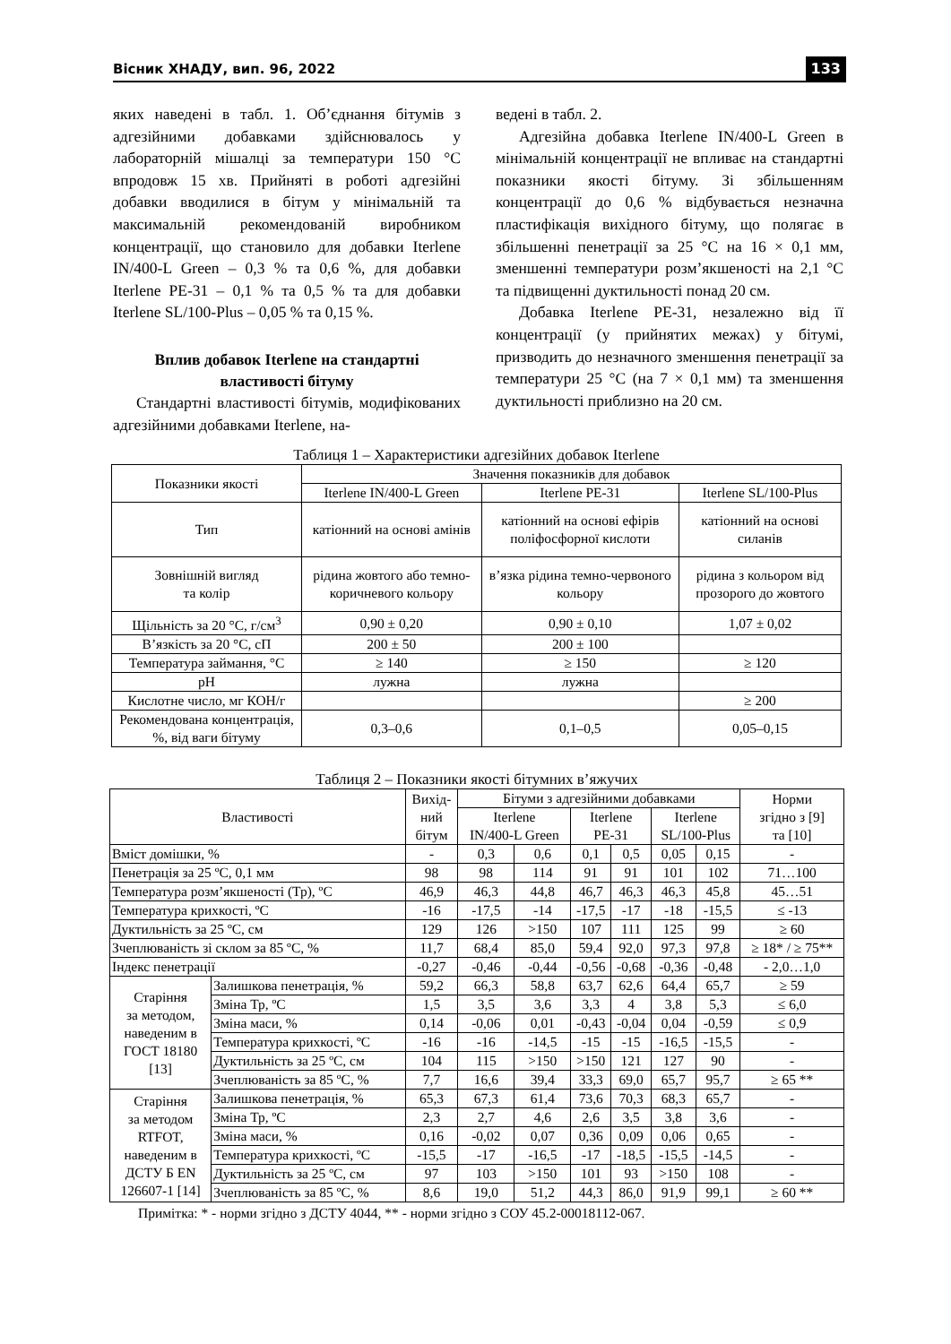Вісник ХНАДУ, вип. 96, 2022 133
яких наведені в табл. 1. Об’єднання бітумів з адгезійними добавками здійснювалось у лабораторній мішалці за температури 150 °С впродовж 15 хв. Прийняті в роботі адгезійні добавки вводилися в бітум у мінімальній та максимальній рекомендованій виробником концентрації, що становило для добавки Iterlene IN/400-L Green – 0,3 % та 0,6 %, для добавки Iterlene PE-31 – 0,1 % та 0,5 % та для добавки Iterlene SL/100-Plus – 0,05 % та 0,15 %.
Вплив добавок Iterlene на стандартні властивості бітуму
Стандартні властивості бітумів, модифікованих адгезійними добавками Iterlene, на-
ведені в табл. 2.
Адгезійна добавка Iterlene IN/400-L Green в мінімальній концентрації не впливає на стандартні показники якості бітуму. Зі збільшенням концентрації до 0,6 % відбувається незначна пластифікація вихідного бітуму, що полягає в збільшенні пенетрації за 25 °С на 16 × 0,1 мм, зменшенні температури розм’якшеності на 2,1 °С та підвищенні дуктильності понад 20 см.
Добавка Iterlene PE-31, незалежно від її концентрації (у прийнятих межах) у бітумі, призводить до незначного зменшення пенетрації за температури 25 °С (на 7 × 0,1 мм) та зменшення дуктильності приблизно на 20 см.
Таблиця 1 – Характеристики адгезійних добавок Iterlene
| Показники якості | Значення показників для добавок | | |
| --- | --- | --- | --- |
| | Iterlene IN/400-L Green | Iterlene PE-31 | Iterlene SL/100-Plus |
| Тип | катіонний на основі амінів | катіонний на основі ефірів поліфосфорної кислоти | катіонний на основі силанів |
| Зовнішній вигляд та колір | рідина жовтого або темно-коричневого кольору | в’язка рідина темно-червоного кольору | рідина з кольором від прозорого до жовтого |
| Щільність за 20 °С, г/см<sup>3</sup> | 0,90 ± 0,20 | 0,90 ± 0,10 | 1,07 ± 0,02 |
| В’язкість за 20 °С, сП | 200 ± 50 | 200 ± 100 | |
| Температура займання, °С | ≥ 140 | ≥ 150 | ≥ 120 |
| pH | лужна | лужна | |
| Кислотне число, мг КОН/г | | | ≥ 200 |
| Рекомендована концентрація, %, від ваги бітуму | 0,3–0,6 | 0,1–0,5 | 0,05–0,15 |
Таблиця 2 – Показники якості бітумних в’яжучих
| Властивості | | Вихід- ний бітум | Бітуми з адгезійними добавками | | | | | | Норми згідно з [9] та [10] |
| --- | --- | --- | --- | --- | --- | --- | --- | --- | --- |
| | | | Iterlene IN/400-L Green | | Iterlene PE-31 | | Iterlene SL/100-Plus | | |
| Вміст домішки, % | | - | 0,3 | 0,6 | 0,1 | 0,5 | 0,05 | 0,15 | - |
| Пенетрація за 25 ºС, 0,1 мм | | 98 | 98 | 114 | 91 | 91 | 101 | 102 | 71…100 |
| Температура розм’якшеності (Тр), ºС | | 46,9 | 46,3 | 44,8 | 46,7 | 46,3 | 46,3 | 45,8 | 45…51 |
| Температура крихкості, ºС | | -16 | -17,5 | -14 | -17,5 | -17 | -18 | -15,5 | ≤ -13 |
| Дуктильність за 25 ºС, см | | 129 | 126 | >150 | 107 | 111 | 125 | 99 | ≥ 60 |
| Зчеплюваність зі склом за 85 ºС, % | | 11,7 | 68,4 | 85,0 | 59,4 | 92,0 | 97,3 | 97,8 | ≥ 18* / ≥ 75** |
| Індекс пенетрації | | -0,27 | -0,46 | -0,44 | -0,56 | -0,68 | -0,36 | -0,48 | - 2,0…1,0 |
| Старіння за методом, наведеним в ГОСТ 18180 [13] | Залишкова пенетрація, % | 59,2 | 66,3 | 58,8 | 63,7 | 62,6 | 64,4 | 65,7 | ≥ 59 |
| | Зміна Тр, ºС | 1,5 | 3,5 | 3,6 | 3,3 | 4 | 3,8 | 5,3 | ≤ 6,0 |
| | Зміна маси, % | 0,14 | -0,06 | 0,01 | -0,43 | -0,04 | 0,04 | -0,59 | ≤ 0,9 |
| | Температура крихкості, ºС | -16 | -16 | -14,5 | -15 | -15 | -16,5 | -15,5 | - |
| | Дуктильність за 25 ºС, см | 104 | 115 | >150 | >150 | 121 | 127 | 90 | - |
| | Зчеплюваність за 85 ºС, % | 7,7 | 16,6 | 39,4 | 33,3 | 69,0 | 65,7 | 95,7 | ≥ 65 ** |
| Старіння за методом RTFOT, наведеним в ДСТУ Б EN 126607-1 [14] | Залишкова пенетрація, % | 65,3 | 67,3 | 61,4 | 73,6 | 70,3 | 68,3 | 65,7 | - |
| | Зміна Тр, ºС | 2,3 | 2,7 | 4,6 | 2,6 | 3,5 | 3,8 | 3,6 | - |
| | Зміна маси, % | 0,16 | -0,02 | 0,07 | 0,36 | 0,09 | 0,06 | 0,65 | - |
| | Температура крихкості, ºС | -15,5 | -17 | -16,5 | -17 | -18,5 | -15,5 | -14,5 | - |
| | Дуктильність за 25 ºС, см | 97 | 103 | >150 | 101 | 93 | >150 | 108 | - |
| | Зчеплюваність за 85 ºС, % | 8,6 | 19,0 | 51,2 | 44,3 | 86,0 | 91,9 | 99,1 | ≥ 60 ** |
Примітка: * - норми згідно з ДСТУ 4044, ** - норми згідно з СОУ 45.2-00018112-067.